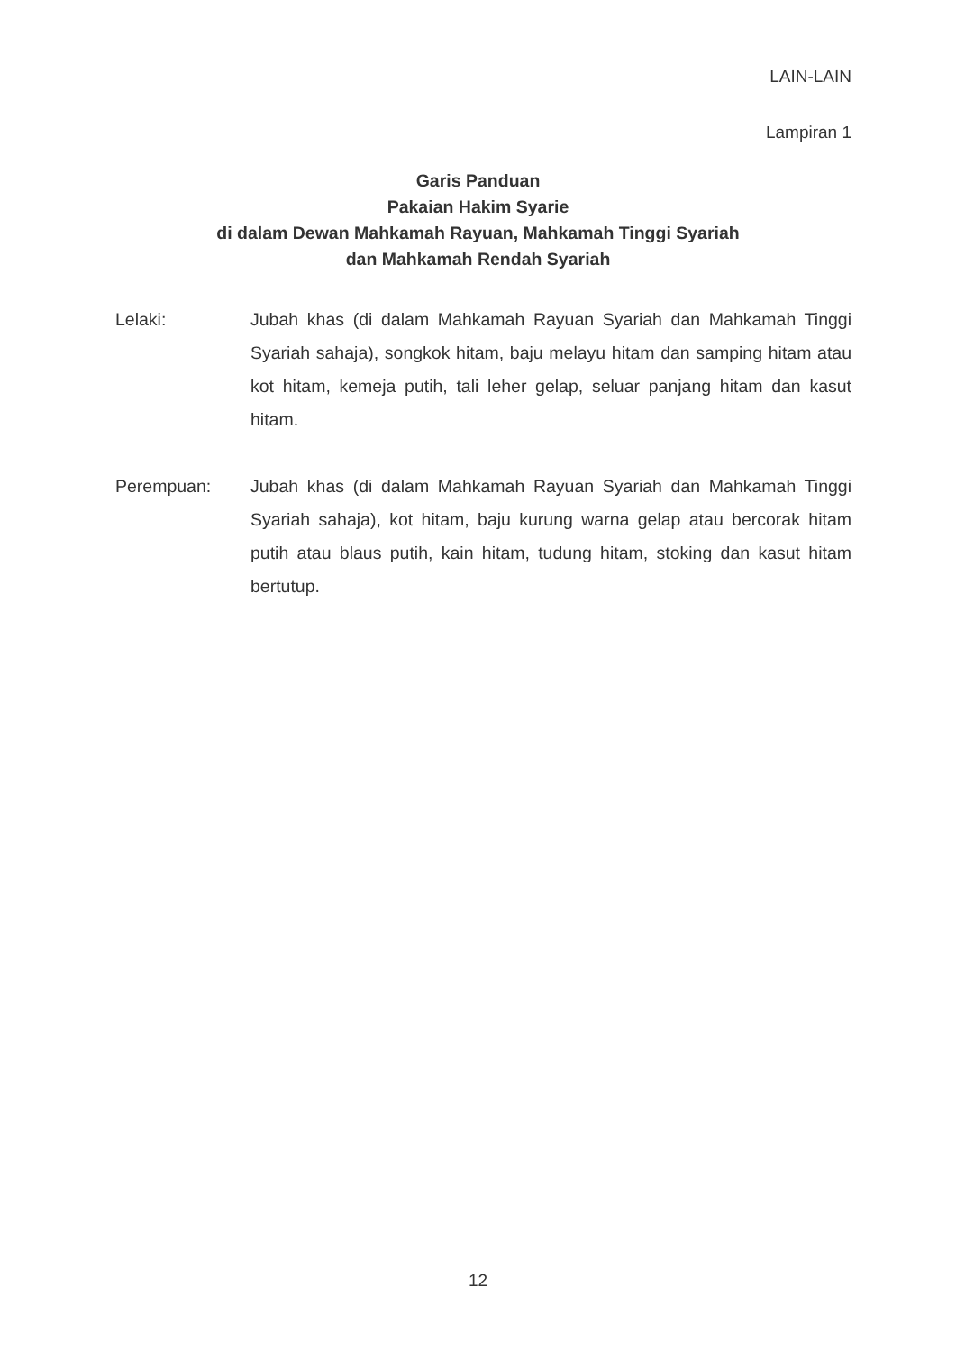LAIN-LAIN
Lampiran 1
Garis Panduan
Pakaian Hakim Syarie
di dalam Dewan Mahkamah Rayuan, Mahkamah Tinggi Syariah
dan Mahkamah Rendah Syariah
Lelaki: Jubah khas (di dalam Mahkamah Rayuan Syariah dan Mahkamah Tinggi Syariah sahaja), songkok hitam, baju melayu hitam dan samping hitam atau kot hitam, kemeja putih, tali leher gelap, seluar panjang hitam dan kasut hitam.
Perempuan: Jubah khas (di dalam Mahkamah Rayuan Syariah dan Mahkamah Tinggi Syariah sahaja), kot hitam, baju kurung warna gelap atau bercorak hitam putih atau blaus putih, kain hitam, tudung hitam, stoking dan kasut hitam bertutup.
12